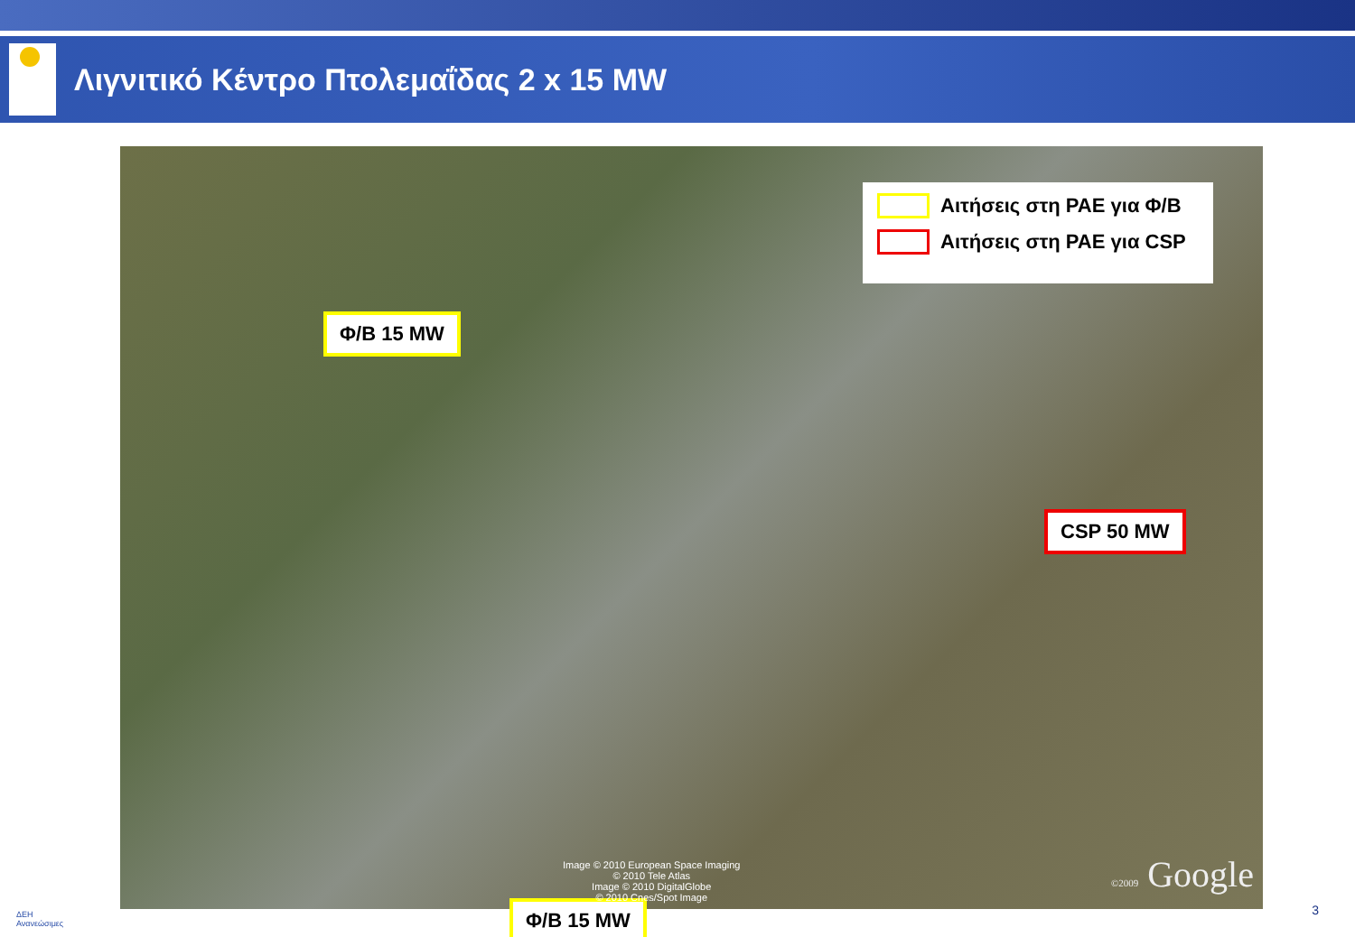Λιγνιτικό Κέντρο Πτολεμαΐδας 2 x 15 MW
Αιτήσεις στη ΡΑΕ για Φ/Β
Αιτήσεις στη ΡΑΕ για CSP
Φ/Β 15 MW
CSP 50 MW
Φ/Β 15 MW
Image © 2010 European Space Imaging
© 2010 Tele Atlas
Image © 2010 DigitalGlobe
© 2010 Cnes/Spot Image
©2009 Google
ΔΕΗ
Ανανεώσιμες
3